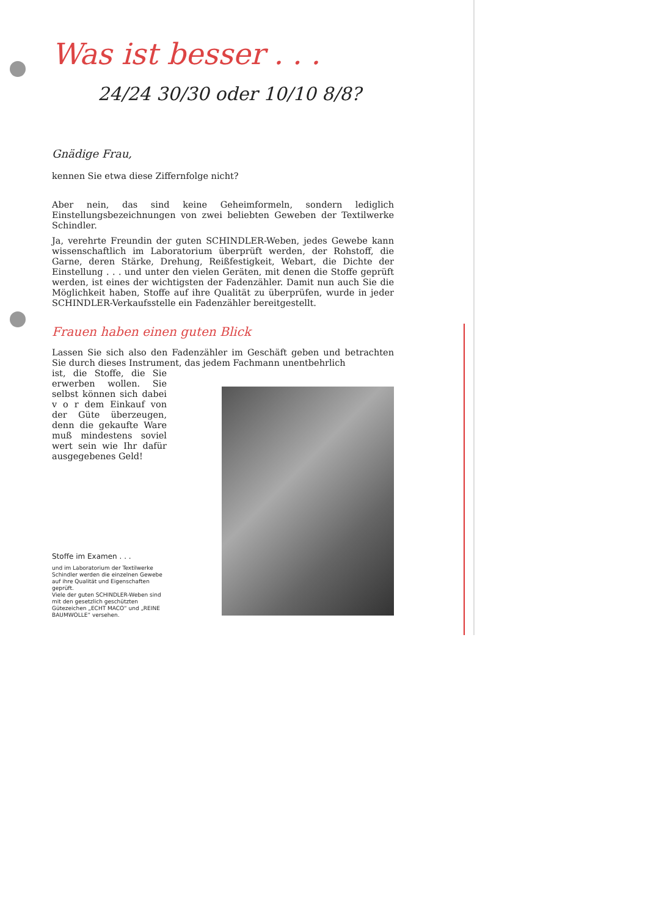Was ist besser . . .
24/24 30/30 oder 10/10 8/8?
Gnädige Frau,
kennen Sie etwa diese Ziffernfolge nicht?
Aber nein, das sind keine Geheimformeln, sondern lediglich Einstellungsbezeichnungen von zwei beliebten Geweben der Textilwerke Schindler.
Ja, verehrte Freundin der guten SCHINDLER-Weben, jedes Gewebe kann wissenschaftlich im Laboratorium überprüft werden, der Rohstoff, die Garne, deren Stärke, Drehung, Reißfestigkeit, Webart, die Dichte der Einstellung . . . und unter den vielen Geräten, mit denen die Stoffe geprüft werden, ist eines der wichtigsten der Fadenzähler. Damit nun auch Sie die Möglichkeit haben, Stoffe auf ihre Qualität zu überprüfen, wurde in jeder SCHINDLER-Verkaufsstelle ein Fadenzähler bereitgestellt.
Frauen haben einen guten Blick
Lassen Sie sich also den Fadenzähler im Geschäft geben und betrachten Sie durch dieses Instrument, das jedem Fachmann unentbehrlich
ist, die Stoffe, die Sie erwerben wollen. Sie selbst können sich dabei v o r dem Einkauf von der Güte überzeugen, denn die gekaufte Ware muß mindestens soviel wert sein wie Ihr dafür ausgegebenes Geld!
Stoffe im Examen . . .
und im Laboratorium der Textilwerke Schindler werden die einzelnen Gewebe auf ihre Qualität und Eigenschaften geprüft.
Viele der guten SCHINDLER-Weben sind mit den gesetzlich geschützten Gütezeichen „ECHT MACO“ und „REINE BAUMWOLLE“ versehen.